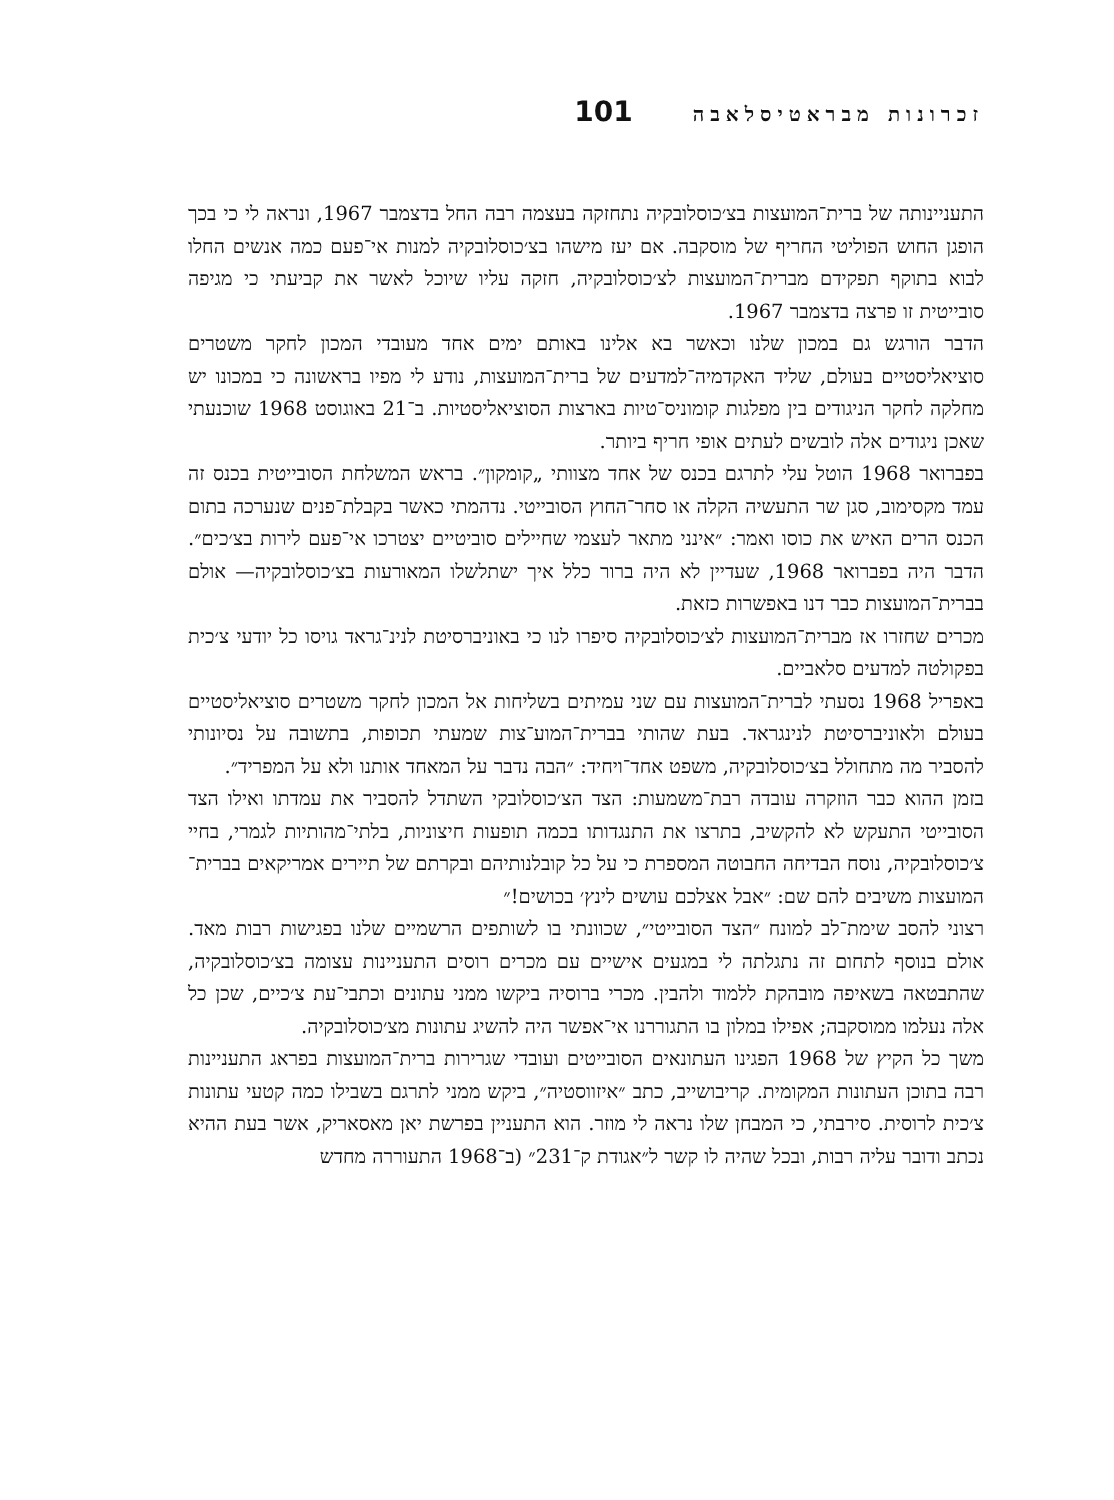זכרונות מבראטיסלאבה 101
התעניינותה של ברית־המועצות בצ׳כוסלובקיה נתחזקה בעצמה רבה החל בדצמבר 1967, ונראה לי כי בכך הופגן החוש הפוליטי החריף של מוסקבה. אם יעז מישהו בצ׳כוסלובקיה למנות אי־פעם כמה אנשים החלו לבוא בתוקף תפקידם מברית־המועצות לצ׳כוסלובקיה, חזקה עליו שיוכל לאשר את קביעתי כי מגיפה סובייטית זו פרצה בדצמבר 1967.
הדבר הורגש גם במכון שלנו וכאשר בא אלינו באותם ימים אחד מעובדי המכון לחקר משטרים סוציאליסטיים בעולם, שליד האקדמיה־למדעים של ברית־המועצות, נודע לי מפיו בראשונה כי במכונו יש מחלקה לחקר הניגודים בין מפלגות קומוניס־טיות בארצות הסוציאליסטיות. ב־21 באוגוסט 1968 שוכנעתי שאכן ניגודים אלה לובשים לעתים אופי חריף ביותר.
בפברואר 1968 הוטל עלי לתרגם בכנס של אחד מצוותי „קומקון״. בראש המשלחת הסובייטית בכנס זה עמד מקסימוב, סגן שר התעשיה הקלה או סחר־החוץ הסובייטי. נדהמתי כאשר בקבלת־פנים שנערכה בתום הכנס הרים האיש את כוסו ואמר: ״אינני מתאר לעצמי שחיילים סוביטיים יצטרכו אי־פעם לירות בצ׳כים״. הדבר היה בפברואר 1968, שעדיין לא היה ברור כלל איך ישתלשלו המאורעות בצ׳כוסלובקיה— אולם בברית־המועצות כבר דנו באפשרות כזאת.
מכרים שחזרו אז מברית־המועצות לצ׳כוסלובקיה סיפרו לנו כי באוניברסיטת לנינ־גראד גויסו כל יודעי צ׳כית בפקולטה למדעים סלאביים.
באפריל 1968 נסעתי לברית־המועצות עם שני עמיתים בשליחות אל המכון לחקר משטרים סוציאליסטיים בעולם ולאוניברסיטת לנינגראד. בעת שהותי בברית־המוע־צות שמעתי תכופות, בתשובה על נסיונותי להסביר מה מתחולל בצ׳כוסלובקיה, משפט אחד־ויחיד: ״הבה נדבר על המאחד אותנו ולא על המפריד״.
בזמן ההוא כבר הוזקרה עובדה רבת־משמעות: הצד הצ׳כוסלובקי השתדל להסביר את עמדתו ואילו הצד הסובייטי התעקש לא להקשיב, בתרצו את התנגדותו בכמה תופעות חיצוניות, בלתי־מהותיות לגמרי, בחיי צ׳כוסלובקיה, נוסח הבדיחה החבוטה המספרת כי על כל קובלנותיהם ובקרתם של תיירים אמריקאים בברית־המועצות משיבים להם שם: ״אבל אצלכם עושים לינץ׳ בכושים!״
רצוני להסב שימת־לב למונח ״הצד הסובייטי״, שכוונתי בו לשותפים הרשמיים שלנו בפגישות רבות מאד. אולם בנוסף לתחום זה נתגלתה לי במגעים אישיים עם מכרים רוסים התעניינות עצומה בצ׳כוסלובקיה, שהתבטאה בשאיפה מובהקת ללמוד ולהבין. מכרי ברוסיה ביקשו ממני עתונים וכתבי־עת צ׳כיים, שכן כל אלה נעלמו ממוסקבה; אפילו במלון בו התגוררנו אי־אפשר היה להשיג עתונות מצ׳כוסלובקיה.
משך כל הקיץ של 1968 הפגינו העתונאים הסובייטים ועובדי שגרירות ברית־המועצות בפראג התעניינות רבה בתוכן העתונות המקומית. קריבושייב, כתב ״איזווסטיה״, ביקש ממני לתרגם בשבילו כמה קטעי עתונות צ׳כית לרוסית. סירבתי, כי המבחן שלו נראה לי מוזר. הוא התעניין בפרשת יאן מאסאריק, אשר בעת ההיא נכתב ודובר עליה רבות, ובכל שהיה לו קשר ל״אגודת ק־231״ (ב־1968 התעוררה מחדש